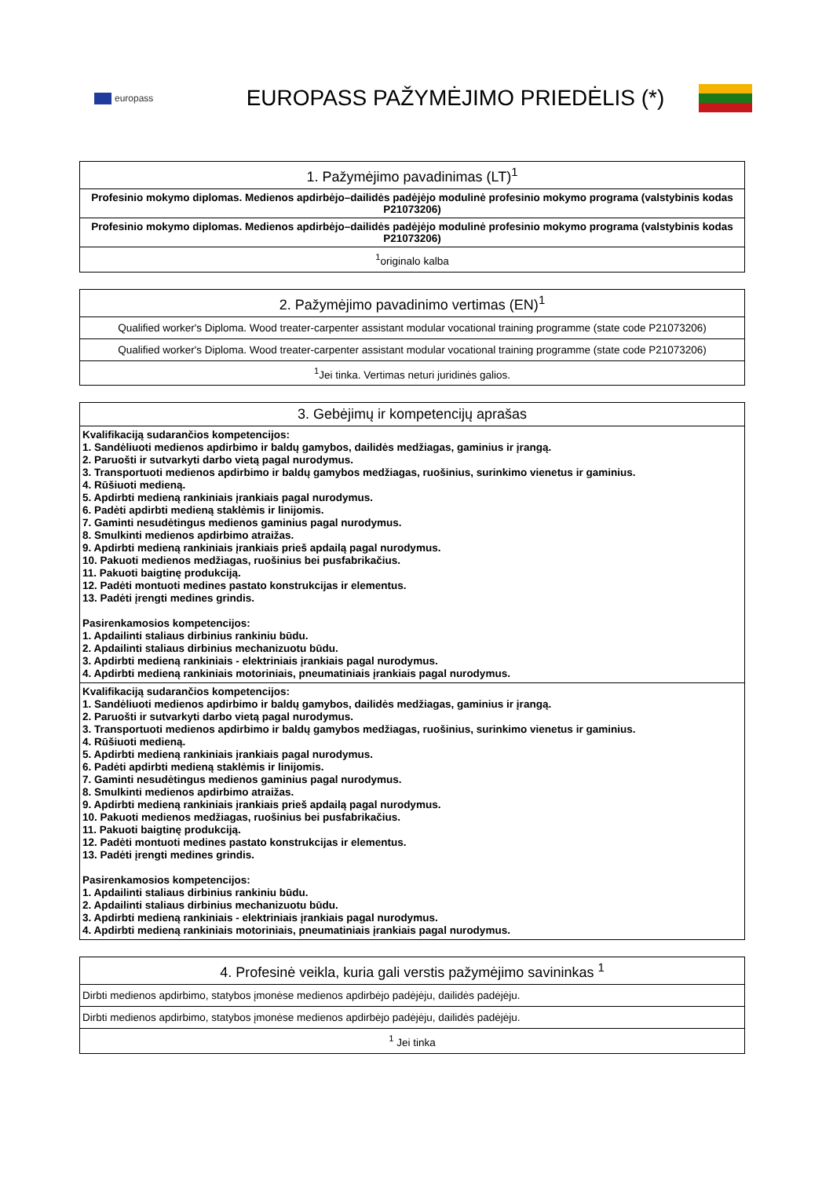europass
EUROPASS PAŽYMĖJIMO PRIEDĖLIS (*)
| 1. Pažymėjimo pavadinimas (LT)<sup>1</sup> |
| --- |
| Profesinio mokymo diplomas. Medienos apdirbėjo–dailidės padėjėjo modulinė profesinio mokymo programa (valstybinis kodas P21073206) |
| Profesinio mokymo diplomas. Medienos apdirbėjo–dailidės padėjėjo modulinė profesinio mokymo programa (valstybinis kodas P21073206) |
| <sup>1</sup> originalo kalba |
| 2. Pažymėjimo pavadinimo vertimas (EN)<sup>1</sup> |
| --- |
| Qualified worker's Diploma. Wood treater-carpenter assistant modular vocational training programme (state code P21073206) |
| Qualified worker's Diploma. Wood treater-carpenter assistant modular vocational training programme (state code P21073206) |
| <sup>1</sup> Jei tinka. Vertimas neturi juridinės galios. |
| 3. Gebėjimų ir kompetencijų aprašas |
| --- |
| Kvalifikaciją sudarančios kompetencijos: 1. Sandėliuoti medienos apdirbimo ir baldų gamybos, dailidės medžiagas, gaminius ir įrangą. 2. Paruošti ir sutvarkyti darbo vietą pagal nurodymus. 3. Transportuoti medienos apdirbimo ir baldų gamybos medžiagas, ruošinius, surinkimo vienetus ir gaminius. 4. Rūšiuoti medieną. 5. Apdirbti medieną rankiniais įrankiais pagal nurodymus. 6. Padėti apdirbti medieną staklėmis ir linijomis. 7. Gaminti nesudėtingus medienos gaminius pagal nurodymus. 8. Smulkinti medienos apdirbimo atraižas. 9. Apdirbti medieną rankiniais įrankiais prieš apdailą pagal nurodymus. 10. Pakuoti medienos medžiagas, ruošinius bei pusfabrikačius. 11. Pakuoti baigtinę produkciją. 12. Padėti montuoti medines pastato konstrukcijas ir elementus. 13. Padėti įrengti medines grindis. Pasirenkamosios kompetencijos: 1. Apdailinti staliaus dirbinius rankiniu būdu. 2. Apdailinti staliaus dirbinius mechanizuotu būdu. 3. Apdirbti medieną rankiniais - elektriniais įrankiais pagal nurodymus. 4. Apdirbti medieną rankiniais motoriniais, pneumatiniais įrankiais pagal nurodymus. |
| Kvalifikaciją sudarančios kompetencijos: 1. Sandėliuoti medienos apdirbimo ir baldų gamybos, dailidės medžiagas, gaminius ir įrangą. 2. Paruošti ir sutvarkyti darbo vietą pagal nurodymus. 3. Transportuoti medienos apdirbimo ir baldų gamybos medžiagas, ruošinius, surinkimo vienetus ir gaminius. 4. Rūšiuoti medieną. 5. Apdirbti medieną rankiniais įrankiais pagal nurodymus. 6. Padėti apdirbti medieną staklėmis ir linijomis. 7. Gaminti nesudėtingus medienos gaminius pagal nurodymus. 8. Smulkinti medienos apdirbimo atraižas. 9. Apdirbti medieną rankiniais įrankiais prieš apdailą pagal nurodymus. 10. Pakuoti medienos medžiagas, ruošinius bei pusfabrikačius. 11. Pakuoti baigtinę produkciją. 12. Padėti montuoti medines pastato konstrukcijas ir elementus. 13. Padėti įrengti medines grindis. Pasirenkamosios kompetencijos: 1. Apdailinti staliaus dirbinius rankiniu būdu. 2. Apdailinti staliaus dirbinius mechanizuotu būdu. 3. Apdirbti medieną rankiniais - elektriniais įrankiais pagal nurodymus. 4. Apdirbti medieną rankiniais motoriniais, pneumatiniais įrankiais pagal nurodymus. |
| 4. Profesinė veikla, kuria gali verstis pažymėjimo savininkas <sup>1</sup> |
| --- |
| Dirbti medienos apdirbimo, statybos įmonėse medienos apdirbėjo padėjėju, dailidės padėjėju. |
| Dirbti medienos apdirbimo, statybos įmonėse medienos apdirbėjo padėjėju, dailidės padėjėju. |
| <sup>1</sup> Jei tinka |